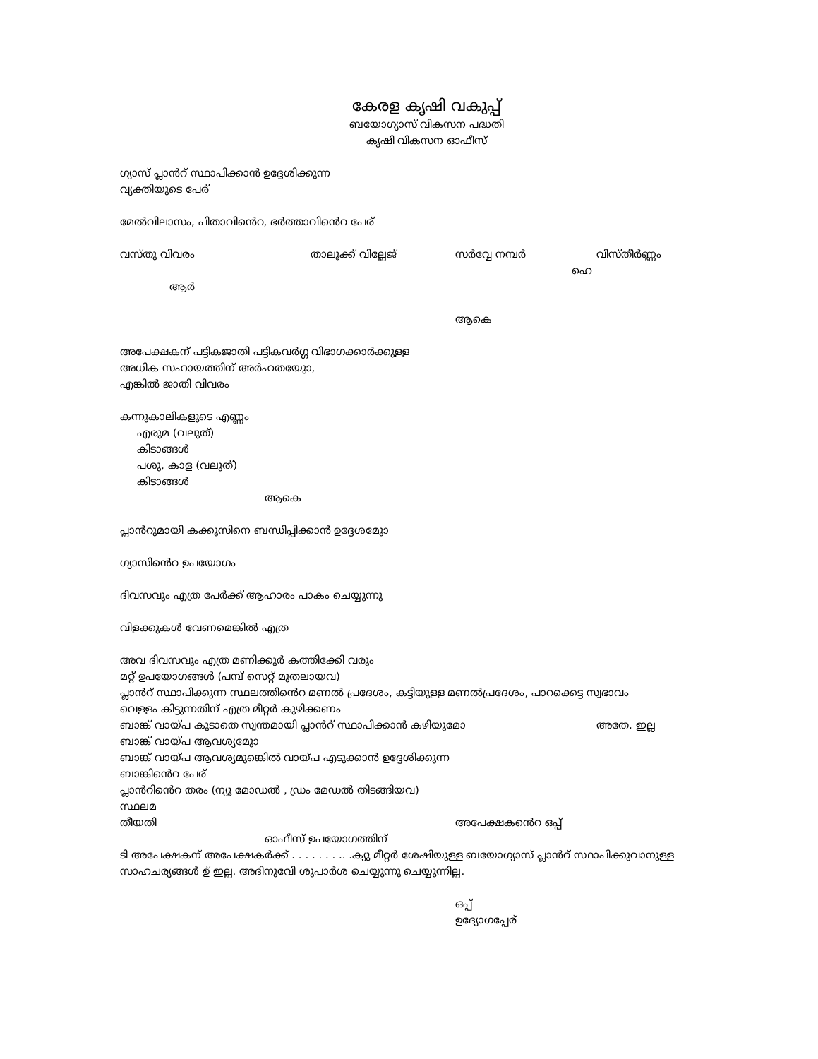കേരള കൃഷി വകുപ്പ്
ബയോഗ്യാസ് വികസന പദ്ധതി
കൃഷി വികസന ഓഫീസ്
ഗ്യാസ് പ്ലാൻറ് സ്ഥാപിക്കാൻ ഉദ്ദേശിക്കുന്ന
വ്യക്തിയുടെ പേര്
മേൽവിലാസം, പിതാവിൻെറ, ഭർത്താവിൻെറ പേര്
വസ്തു വിവരം താലൂക്ക് വില്ലേജ് സർവ്വേ നമ്പർ വിസ്തീർണ്ണം
ഹെ
ആർ
ആകെ
അപേക്ഷകന് പട്ടികജാതി പട്ടികവർഗ്ഗ വിഭാഗക്കാർക്കുള്ള
അധിക സഹായത്തിന് അർഹതയുാേ,
എങ്കിൽ ജാതി വിവരം
കന്നുകാലികളുടെ എണ്ണം
എരുമ (വലുത്)
കിടാങ്ങൾ
പശു, കാള (വലുത്)
കിടാങ്ങൾ
ആകെ
പ്ലാൻറുമായി കക്കൂസിനെ ബന്ധിപ്പിക്കാൻ ഉദ്ദേശമുാേ
ഗ്യാസിൻെറ ഉപയോഗം
ദിവസവും എത്ര പേർക്ക് ആഹാരം പാകം ചെയ്യുന്നു
വിളക്കുകൾ വേണമെങ്കിൽ എത്ര
അവ ദിവസവും എത്ര മണിക്കൂർ കത്തിക്കേി വരും
മറ്റ് ഉപയോഗങ്ങൾ (പമ്പ് സെറ്റ് മുതലായവ)
പ്ലാൻറ് സ്ഥാപിക്കുന്ന സ്ഥലത്തിൻെറ മണൽ പ്രദേശം, കട്ടിയുള്ള മണൽപ്രദേശം, പാറക്കെട്ട സ്വഭാവം
വെള്ളം കിട്ടുന്നതിന് എത്ര മീറ്റർ കുഴിക്കണം
ബാങ്ക് വായ്പ കൂടാതെ സ്വന്തമായി പ്ലാൻറ് സ്ഥാപിക്കാൻ കഴിയുമോ അതേ. ഇല്ല
ബാങ്ക് വായ്പ ആവശ്യമുാേ
ബാങ്ക് വായ്പ ആവശ്യമുങ്കെിൽ വായ്പ എടുക്കാൻ ഉദ്ദേശിക്കുന്ന
ബാങ്കിൻെറ പേര്
പ്ലാൻറിൻെറ തരം (ന്യൂ മോഡൽ , ഡ്രം മേഡൽ തിടങ്ങിയവ)
സ്ഥലമ
തീയതി അപേക്ഷകൻെറ ഒപ്പ്
ഓഫീസ് ഉപയോഗത്തിന്
ടി അപേക്ഷകന് അപേക്ഷകർക്ക് . . . . . . . .. .ക്യു മീറ്റർ ശേഷിയുള്ള ബയോഗ്യാസ് പ്ലാൻറ് സ്ഥാപിക്കുവാനുള്ള സാഹചര്യങ്ങൾ ഉ് ഇല്ല. അദിനുവേി ശുപാർശ ചെയ്യുന്നു ചെയ്യുന്നില്ല.
ഒപ്പ്
ഉദ്യോഗപ്പേര്